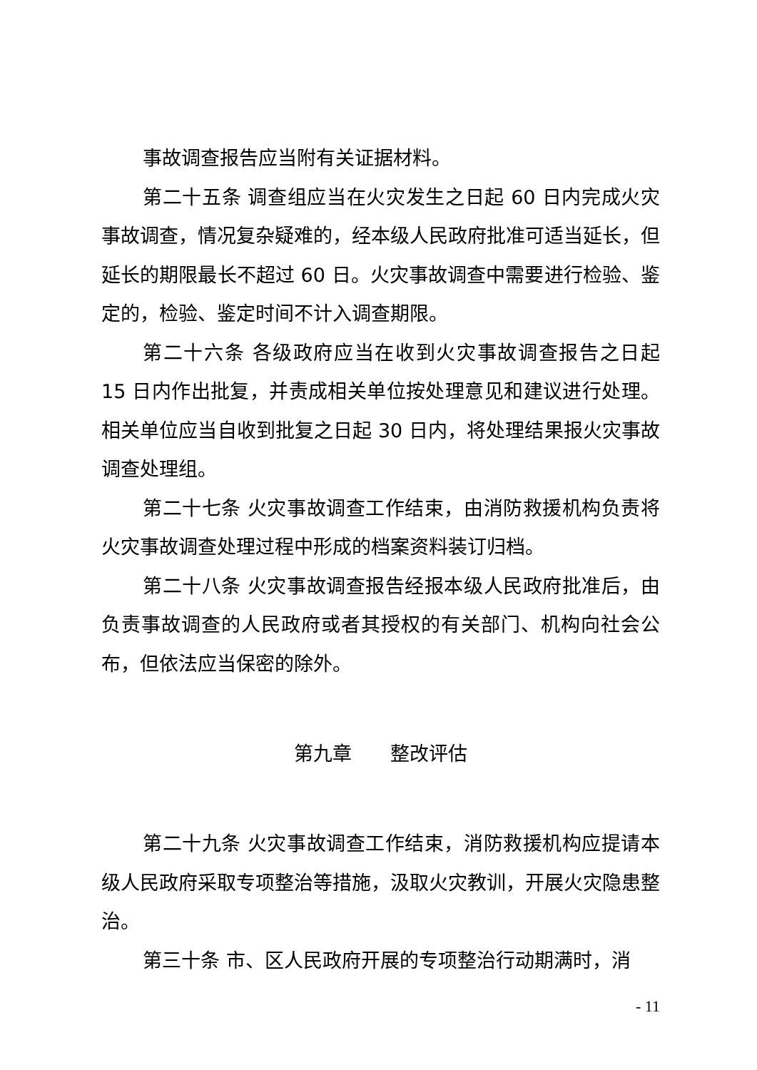事故调查报告应当附有关证据材料。
第二十五条 调查组应当在火灾发生之日起 60 日内完成火灾事故调查，情况复杂疑难的，经本级人民政府批准可适当延长，但延长的期限最长不超过 60 日。火灾事故调查中需要进行检验、鉴定的，检验、鉴定时间不计入调查期限。
第二十六条 各级政府应当在收到火灾事故调查报告之日起 15 日内作出批复，并责成相关单位按处理意见和建议进行处理。相关单位应当自收到批复之日起 30 日内，将处理结果报火灾事故调查处理组。
第二十七条 火灾事故调查工作结束，由消防救援机构负责将火灾事故调查处理过程中形成的档案资料装订归档。
第二十八条 火灾事故调查报告经报本级人民政府批准后，由负责事故调查的人民政府或者其授权的有关部门、机构向社会公布，但依法应当保密的除外。
第九章　　整改评估
第二十九条 火灾事故调查工作结束，消防救援机构应提请本级人民政府采取专项整治等措施，汲取火灾教训，开展火灾隐患整治。
第三十条 市、区人民政府开展的专项整治行动期满时，消
- 11